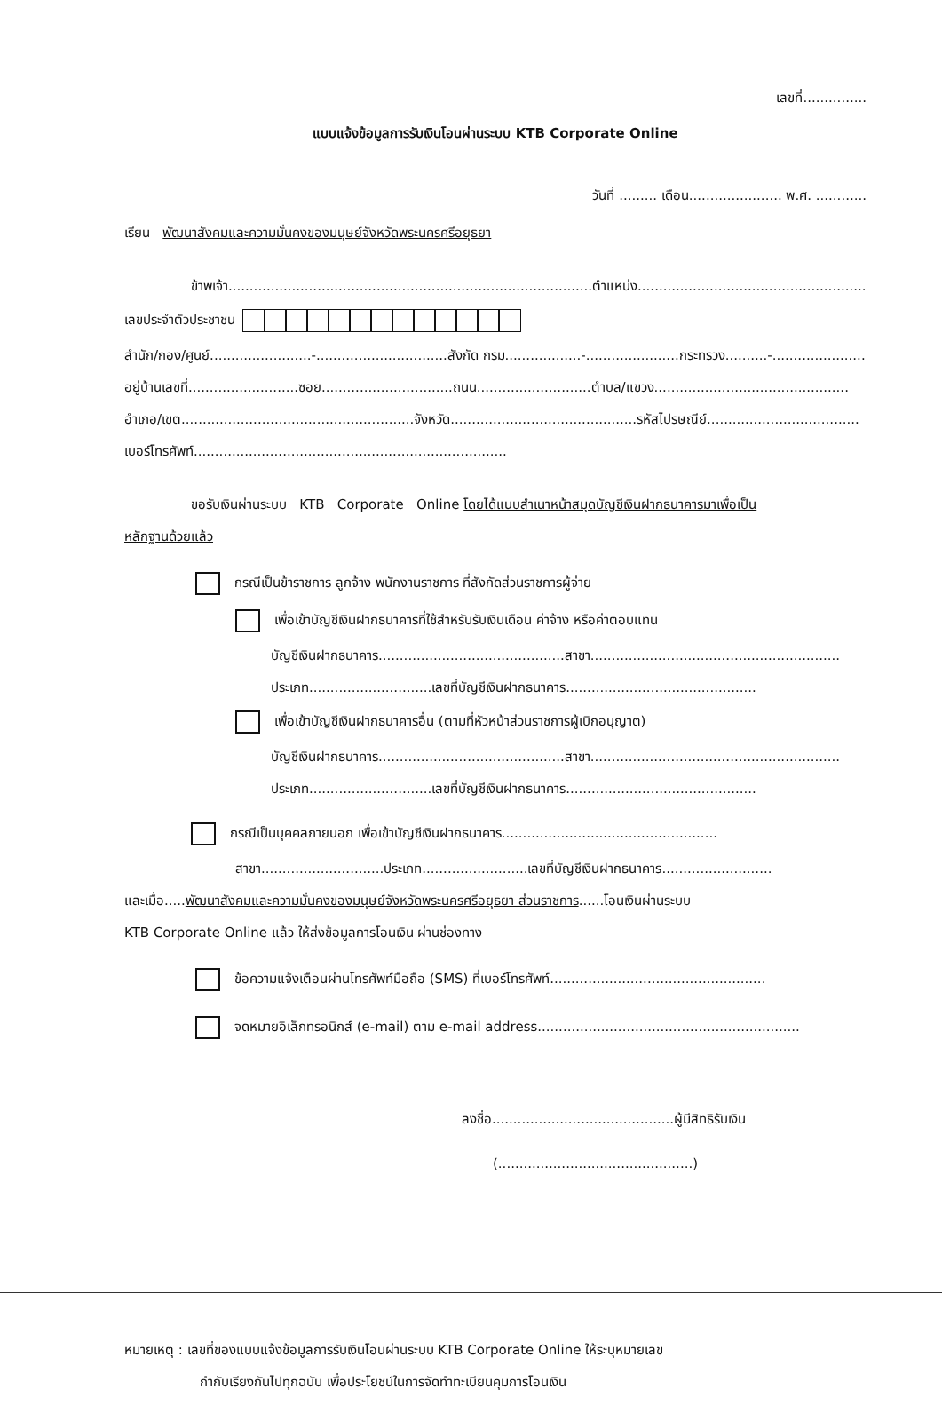เลขที่...............
แบบแจ้งข้อมูลการรับเงินโอนผ่านระบบ KTB Corporate Online
วันที่ ......... เดือน...................... พ.ศ. ............
เรียน พัฒนาสังคมและความมั่นคงของมนุษย์จังหวัดพระนครศรีอยุธยา
ข้าพเจ้า......................................................................................ตำแหน่ง..................................................................
เลขประจำตัวประชาชน
สำนัก/กอง/ศูนย์........................-...............................สังกัด กรม..................-......................กระทรวง..........-........................
อยู่บ้านเลขที่..........................ซอย...............................ถนน...........................ตำบล/แขวง..............................................
อำเภอ/เขต.......................................................จังหวัด............................................รหัสไปรษณีย์....................................
เบอร์โทรศัพท์..........................................................................
ขอรับเงินผ่านระบบ KTB Corporate Online โดยได้แนบสำเนาหน้าสมุดบัญชีเงินฝากธนาคารมาเพื่อเป็น
หลักฐานด้วยแล้ว
กรณีเป็นข้าราชการ ลูกจ้าง พนักงานราชการ ที่สังกัดส่วนราชการผู้จ่าย
เพื่อเข้าบัญชีเงินฝากธนาคารที่ใช้สำหรับรับเงินเดือน ค่าจ้าง หรือค่าตอบแทน
บัญชีเงินฝากธนาคาร............................................สาขา...........................................................
ประเภท.............................เลขที่บัญชีเงินฝากธนาคาร.............................................
เพื่อเข้าบัญชีเงินฝากธนาคารอื่น (ตามที่หัวหน้าส่วนราชการผู้เบิกอนุญาต)
บัญชีเงินฝากธนาคาร............................................สาขา...........................................................
ประเภท.............................เลขที่บัญชีเงินฝากธนาคาร.............................................
กรณีเป็นบุคคลภายนอก เพื่อเข้าบัญชีเงินฝากธนาคาร...................................................
สาขา.............................ประเภท.........................เลขที่บัญชีเงินฝากธนาคาร..........................
และเมื่อ.....พัฒนาสังคมและความมั่นคงของมนุษย์จังหวัดพระนครศรีอยุธยา ส่วนราชการ......โอนเงินผ่านระบบ
KTB Corporate Online แล้ว ให้ส่งข้อมูลการโอนเงิน ผ่านช่องทาง
ข้อความแจ้งเตือนผ่านโทรศัพท์มือถือ (SMS) ที่เบอร์โทรศัพท์...................................................
จดหมายอิเล็กทรอนิกส์ (e-mail) ตาม e-mail address..............................................................
ลงชื่อ...........................................ผู้มีสิทธิรับเงิน
(..............................................)
หมายเหตุ : เลขที่ของแบบแจ้งข้อมูลการรับเงินโอนผ่านระบบ KTB Corporate Online ให้ระบุหมายเลข
กำกับเรียงกันไปทุกฉบับ เพื่อประโยชน์ในการจัดทำทะเบียนคุมการโอนเงิน